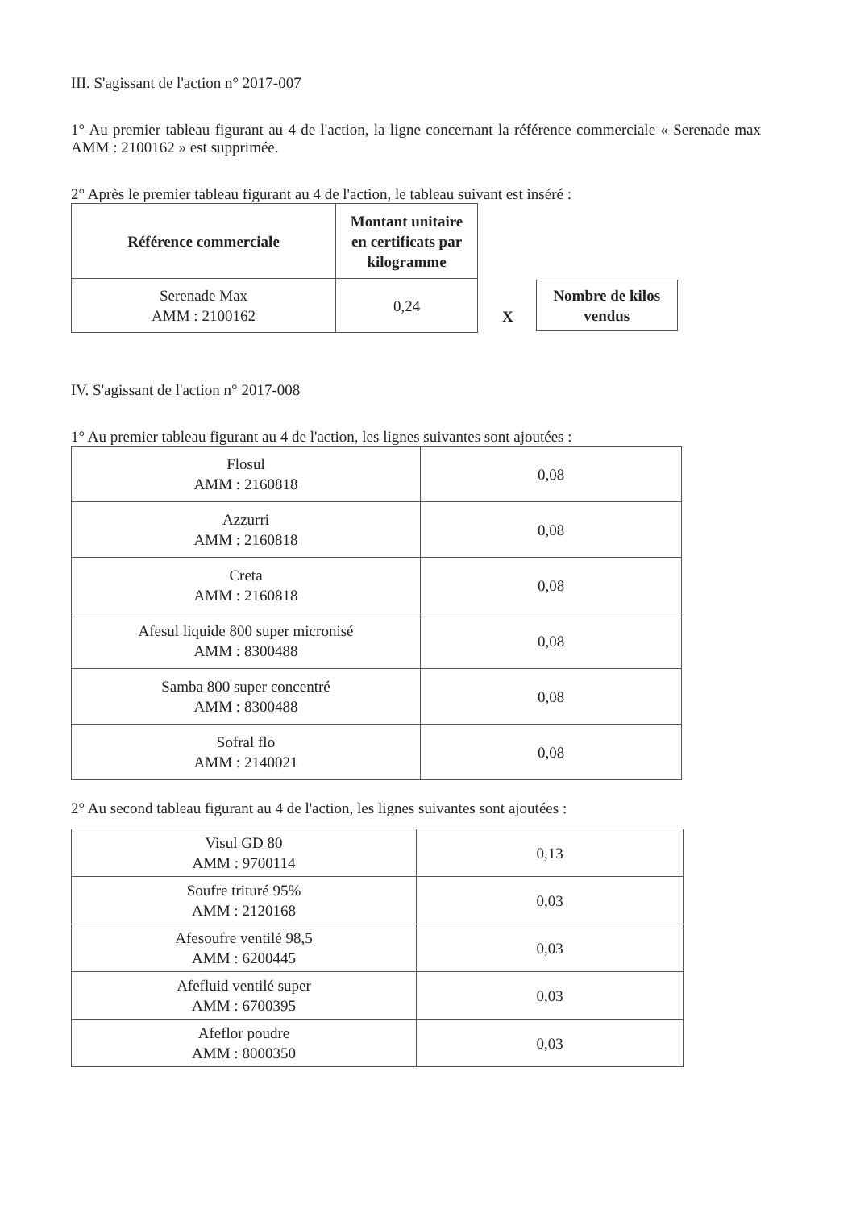III. S'agissant de l'action n° 2017-007
1° Au premier tableau figurant au 4 de l'action, la ligne concernant la référence commerciale « Serenade max AMM : 2100162 » est supprimée.
2° Après le premier tableau figurant au 4 de l'action, le tableau suivant est inséré :
| Référence commerciale | Montant unitaire en certificats par kilogramme |
| --- | --- |
| Serenade Max AMM : 2100162 | 0,24 |
X
Nombre de kilos
vendus
IV. S'agissant de l'action n° 2017-008
1° Au premier tableau figurant au 4 de l'action, les lignes suivantes sont ajoutées :
| Flosul AMM : 2160818 | 0,08 |
| Azzurri AMM : 2160818 | 0,08 |
| Creta AMM : 2160818 | 0,08 |
| Afesul liquide 800 super micronisé AMM : 8300488 | 0,08 |
| Samba 800 super concentré AMM : 8300488 | 0,08 |
| Sofral flo AMM : 2140021 | 0,08 |
2° Au second tableau figurant au 4 de l'action, les lignes suivantes sont ajoutées :
| Visul GD 80 AMM : 9700114 | 0,13 |
| Soufre trituré 95% AMM : 2120168 | 0,03 |
| Afesoufre ventilé 98,5 AMM : 6200445 | 0,03 |
| Afefluid ventilé super AMM : 6700395 | 0,03 |
| Afeflor poudre AMM : 8000350 | 0,03 |